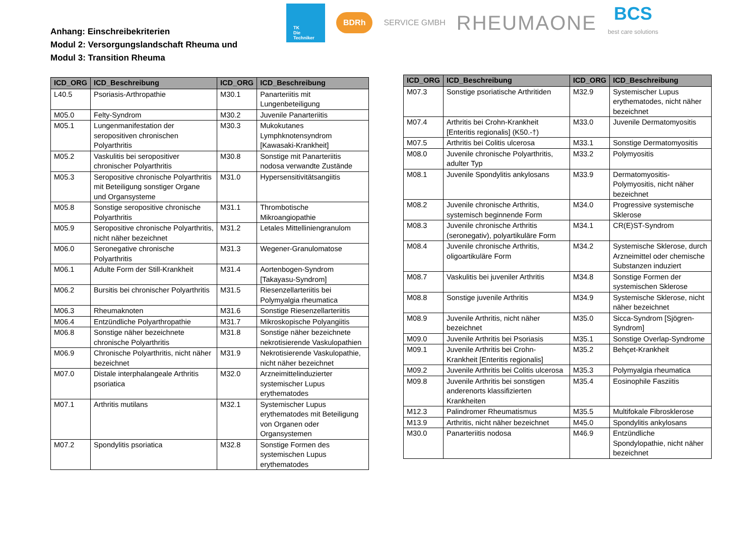Anhang: Einschreibekriterien
Modul 2: Versorgungslandschaft Rheuma und
Modul 3: Transition Rheuma
TK
Die Techniker
BDRh
SERVICE GMBH
RHEUMAONE
BCS
best care solutions
| ICD_ORG | ICD_Beschreibung | ICD_ORG | ICD_Beschreibung |
| --- | --- | --- | --- |
| L40.5 | Psoriasis-Arthropathie | M30.1 | Panarteriitis mit Lungenbeteiligung |
| M05.0 | Felty-Syndrom | M30.2 | Juvenile Panarteriitis |
| M05.1 | Lungenmanifestation der seropositiven chronischen Polyarthritis | M30.3 | Mukokutanes Lymphknotensyndrom [Kawasaki-Krankheit] |
| M05.2 | Vaskulitis bei seropositiver chronischer Polyarthritis | M30.8 | Sonstige mit Panarteriitis nodosa verwandte Zustände |
| M05.3 | Seropositive chronische Polyarthritis mit Beteiligung sonstiger Organe und Organsysteme | M31.0 | Hypersensitivitätsangiitis |
| M05.8 | Sonstige seropositive chronische Polyarthritis | M31.1 | Thrombotische Mikroangiopathie |
| M05.9 | Seropositive chronische Polyarthritis, nicht näher bezeichnet | M31.2 | Letales Mittelliniengranulom |
| M06.0 | Seronegative chronische Polyarthritis | M31.3 | Wegener-Granulomatose |
| M06.1 | Adulte Form der Still-Krankheit | M31.4 | Aortenbogen-Syndrom [Takayasu-Syndrom] |
| M06.2 | Bursitis bei chronischer Polyarthritis | M31.5 | Riesenzellarteriitis bei Polymyalgia rheumatica |
| M06.3 | Rheumaknoten | M31.6 | Sonstige Riesenzellarteriitis |
| M06.4 | Entzündliche Polyarthropathie | M31.7 | Mikroskopische Polyangiitis |
| M06.8 | Sonstige näher bezeichnete chronische Polyarthritis | M31.8 | Sonstige näher bezeichnete nekrotisierende Vaskulopathien |
| M06.9 | Chronische Polyarthritis, nicht näher bezeichnet | M31.9 | Nekrotisierende Vaskulopathie, nicht näher bezeichnet |
| M07.0 | Distale interphalangeale Arthritis psoriatica | M32.0 | Arzneimittelinduzierter systemischer Lupus erythematodes |
| M07.1 | Arthritis mutilans | M32.1 | Systemischer Lupus erythematodes mit Beteiligung von Organen oder Organsystemen |
| M07.2 | Spondylitis psoriatica | M32.8 | Sonstige Formen des systemischen Lupus erythematodes |
| ICD_ORG | ICD_Beschreibung | ICD_ORG | ICD_Beschreibung |
| --- | --- | --- | --- |
| M07.3 | Sonstige psoriatische Arthritiden | M32.9 | Systemischer Lupus erythematodes, nicht näher bezeichnet |
| M07.4 | Arthritis bei Crohn-Krankheit [Enteritis regionalis] (K50.-†) | M33.0 | Juvenile Dermatomyositis |
| M07.5 | Arthritis bei Colitis ulcerosa | M33.1 | Sonstige Dermatomyositis |
| M08.0 | Juvenile chronische Polyarthritis, adulter Typ | M33.2 | Polymyositis |
| M08.1 | Juvenile Spondylitis ankylosans | M33.9 | Dermatomyositis-Polymyositis, nicht näher bezeichnet |
| M08.2 | Juvenile chronische Arthritis, systemisch beginnende Form | M34.0 | Progressive systemische Sklerose |
| M08.3 | Juvenile chronische Arthritis (seronegativ), polyartikuläre Form | M34.1 | CR(E)ST-Syndrom |
| M08.4 | Juvenile chronische Arthritis, oligoartikuläre Form | M34.2 | Systemische Sklerose, durch Arzneimittel oder chemische Substanzen induziert |
| M08.7 | Vaskulitis bei juveniler Arthritis | M34.8 | Sonstige Formen der systemischen Sklerose |
| M08.8 | Sonstige juvenile Arthritis | M34.9 | Systemische Sklerose, nicht näher bezeichnet |
| M08.9 | Juvenile Arthritis, nicht näher bezeichnet | M35.0 | Sicca-Syndrom [Sjögren-Syndrom] |
| M09.0 | Juvenile Arthritis bei Psoriasis | M35.1 | Sonstige Overlap-Syndrome |
| M09.1 | Juvenile Arthritis bei Crohn-Krankheit [Enteritis regionalis] | M35.2 | Behçet-Krankheit |
| M09.2 | Juvenile Arthritis bei Colitis ulcerosa | M35.3 | Polymyalgia rheumatica |
| M09.8 | Juvenile Arthritis bei sonstigen anderenorts klassifizierten Krankheiten | M35.4 | Eosinophile Fasziitis |
| M12.3 | Palindromer Rheumatismus | M35.5 | Multifokale Fibrosklerose |
| M13.9 | Arthritis, nicht näher bezeichnet | M45.0 | Spondylitis ankylosans |
| M30.0 | Panarteriitis nodosa | M46.9 | Entzündliche Spondylopathie, nicht näher bezeichnet |